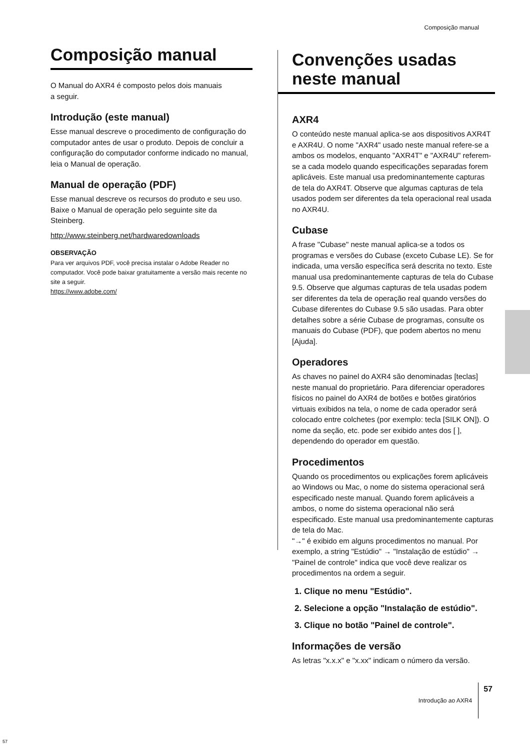Composição manual
Composição manual
O Manual do AXR4 é composto pelos dois manuais
a seguir.
Introdução (este manual)
Esse manual descreve o procedimento de configuração do computador antes de usar o produto. Depois de concluir a configuração do computador conforme indicado no manual, leia o Manual de operação.
Manual de operação (PDF)
Esse manual descreve os recursos do produto e seu uso. Baixe o Manual de operação pelo seguinte site da Steinberg.
http://www.steinberg.net/hardwaredownloads
OBSERVAÇÃO
Para ver arquivos PDF, você precisa instalar o Adobe Reader no computador. Você pode baixar gratuitamente a versão mais recente no site a seguir.
https://www.adobe.com/
Convenções usadas neste manual
AXR4
O conteúdo neste manual aplica-se aos dispositivos AXR4T e AXR4U. O nome "AXR4" usado neste manual refere-se a ambos os modelos, enquanto "AXR4T" e "AXR4U" referem-se a cada modelo quando especificações separadas forem aplicáveis. Este manual usa predominantemente capturas de tela do AXR4T. Observe que algumas capturas de tela usados podem ser diferentes da tela operacional real usada no AXR4U.
Cubase
A frase "Cubase" neste manual aplica-se a todos os programas e versões do Cubase (exceto Cubase LE). Se for indicada, uma versão específica será descrita no texto. Este manual usa predominantemente capturas de tela do Cubase 9.5. Observe que algumas capturas de tela usadas podem ser diferentes da tela de operação real quando versões do Cubase diferentes do Cubase 9.5 são usadas. Para obter detalhes sobre a série Cubase de programas, consulte os manuais do Cubase (PDF), que podem abertos no menu [Ajuda].
Operadores
As chaves no painel do AXR4 são denominadas [teclas] neste manual do proprietário. Para diferenciar operadores físicos no painel do AXR4 de botões e botões giratórios virtuais exibidos na tela, o nome de cada operador será colocado entre colchetes (por exemplo: tecla [SILK ON]). O nome da seção, etc. pode ser exibido antes dos [ ], dependendo do operador em questão.
Procedimentos
Quando os procedimentos ou explicações forem aplicáveis ao Windows ou Mac, o nome do sistema operacional será especificado neste manual. Quando forem aplicáveis a ambos, o nome do sistema operacional não será especificado. Este manual usa predominantemente capturas de tela do Mac.
"→" é exibido em alguns procedimentos no manual. Por exemplo, a string "Estúdio" → "Instalação de estúdio" → "Painel de controle" indica que você deve realizar os procedimentos na ordem a seguir.
1. Clique no menu "Estúdio".
2. Selecione a opção "Instalação de estúdio".
3. Clique no botão "Painel de controle".
Informações de versão
As letras "x.x.x" e "x.xx" indicam o número da versão.
Introdução ao AXR4 57
57